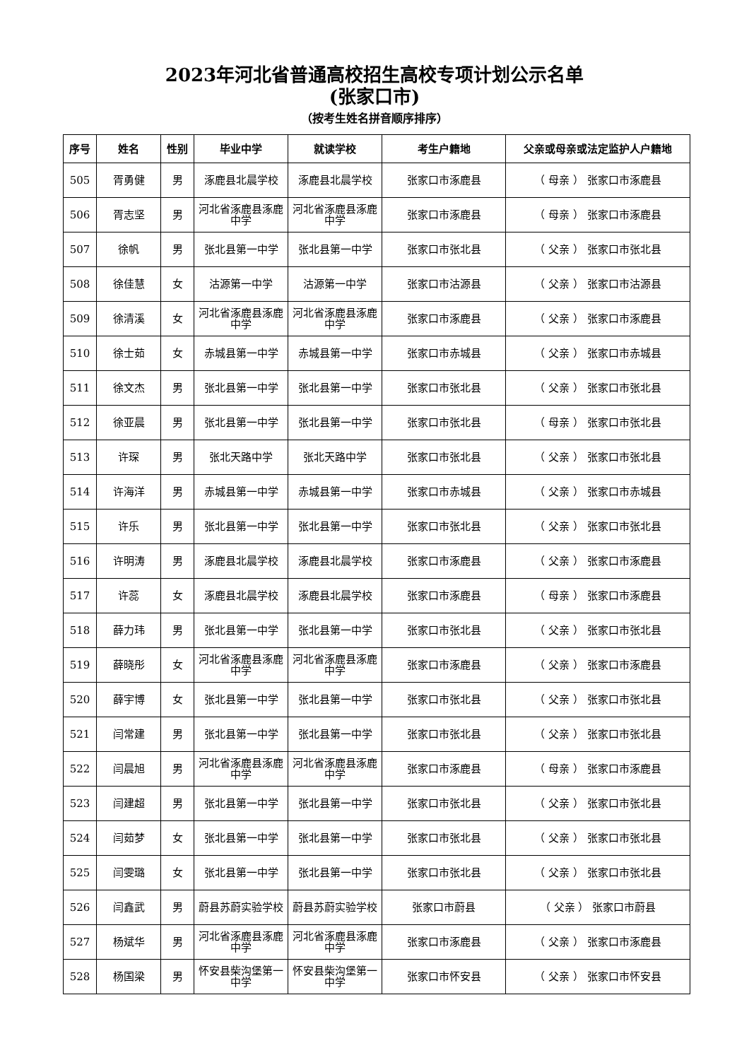2023年河北省普通高校招生高校专项计划公示名单
(张家口市)
（按考生姓名拼音顺序排序）
| 序号 | 姓名 | 性别 | 毕业中学 | 就读学校 | 考生户籍地 | 父亲或母亲或法定监护人户籍地 |
| --- | --- | --- | --- | --- | --- | --- |
| 505 | 胥勇健 | 男 | 涿鹿县北晨学校 | 涿鹿县北晨学校 | 张家口市涿鹿县 | （ 母亲 ） 张家口市涿鹿县 |
| 506 | 胥志坚 | 男 | 河北省涿鹿县涿鹿中学 | 河北省涿鹿县涿鹿中学 | 张家口市涿鹿县 | （ 母亲 ） 张家口市涿鹿县 |
| 507 | 徐帆 | 男 | 张北县第一中学 | 张北县第一中学 | 张家口市张北县 | （ 父亲 ） 张家口市张北县 |
| 508 | 徐佳慧 | 女 | 沽源第一中学 | 沽源第一中学 | 张家口市沽源县 | （ 父亲 ） 张家口市沽源县 |
| 509 | 徐清溪 | 女 | 河北省涿鹿县涿鹿中学 | 河北省涿鹿县涿鹿中学 | 张家口市涿鹿县 | （ 父亲 ） 张家口市涿鹿县 |
| 510 | 徐士茹 | 女 | 赤城县第一中学 | 赤城县第一中学 | 张家口市赤城县 | （ 父亲 ） 张家口市赤城县 |
| 511 | 徐文杰 | 男 | 张北县第一中学 | 张北县第一中学 | 张家口市张北县 | （ 父亲 ） 张家口市张北县 |
| 512 | 徐亚晨 | 男 | 张北县第一中学 | 张北县第一中学 | 张家口市张北县 | （ 母亲 ） 张家口市张北县 |
| 513 | 许琛 | 男 | 张北天路中学 | 张北天路中学 | 张家口市张北县 | （ 父亲 ） 张家口市张北县 |
| 514 | 许海洋 | 男 | 赤城县第一中学 | 赤城县第一中学 | 张家口市赤城县 | （ 父亲 ） 张家口市赤城县 |
| 515 | 许乐 | 男 | 张北县第一中学 | 张北县第一中学 | 张家口市张北县 | （ 父亲 ） 张家口市张北县 |
| 516 | 许明涛 | 男 | 涿鹿县北晨学校 | 涿鹿县北晨学校 | 张家口市涿鹿县 | （ 父亲 ） 张家口市涿鹿县 |
| 517 | 许蕊 | 女 | 涿鹿县北晨学校 | 涿鹿县北晨学校 | 张家口市涿鹿县 | （ 母亲 ） 张家口市涿鹿县 |
| 518 | 薛力玮 | 男 | 张北县第一中学 | 张北县第一中学 | 张家口市张北县 | （ 父亲 ） 张家口市张北县 |
| 519 | 薛晓彤 | 女 | 河北省涿鹿县涿鹿中学 | 河北省涿鹿县涿鹿中学 | 张家口市涿鹿县 | （ 父亲 ） 张家口市涿鹿县 |
| 520 | 薛宇博 | 女 | 张北县第一中学 | 张北县第一中学 | 张家口市张北县 | （ 父亲 ） 张家口市张北县 |
| 521 | 闫常建 | 男 | 张北县第一中学 | 张北县第一中学 | 张家口市张北县 | （ 父亲 ） 张家口市张北县 |
| 522 | 闫晨旭 | 男 | 河北省涿鹿县涿鹿中学 | 河北省涿鹿县涿鹿中学 | 张家口市涿鹿县 | （ 母亲 ） 张家口市涿鹿县 |
| 523 | 闫建超 | 男 | 张北县第一中学 | 张北县第一中学 | 张家口市张北县 | （ 父亲 ） 张家口市张北县 |
| 524 | 闫茹梦 | 女 | 张北县第一中学 | 张北县第一中学 | 张家口市张北县 | （ 父亲 ） 张家口市张北县 |
| 525 | 闫雯璐 | 女 | 张北县第一中学 | 张北县第一中学 | 张家口市张北县 | （ 父亲 ） 张家口市张北县 |
| 526 | 闫鑫武 | 男 | 蔚县苏蔚实验学校 | 蔚县苏蔚实验学校 | 张家口市蔚县 | （ 父亲 ） 张家口市蔚县 |
| 527 | 杨斌华 | 男 | 河北省涿鹿县涿鹿中学 | 河北省涿鹿县涿鹿中学 | 张家口市涿鹿县 | （ 父亲 ） 张家口市涿鹿县 |
| 528 | 杨国梁 | 男 | 怀安县柴沟堡第一中学 | 怀安县柴沟堡第一中学 | 张家口市怀安县 | （ 父亲 ） 张家口市怀安县 |